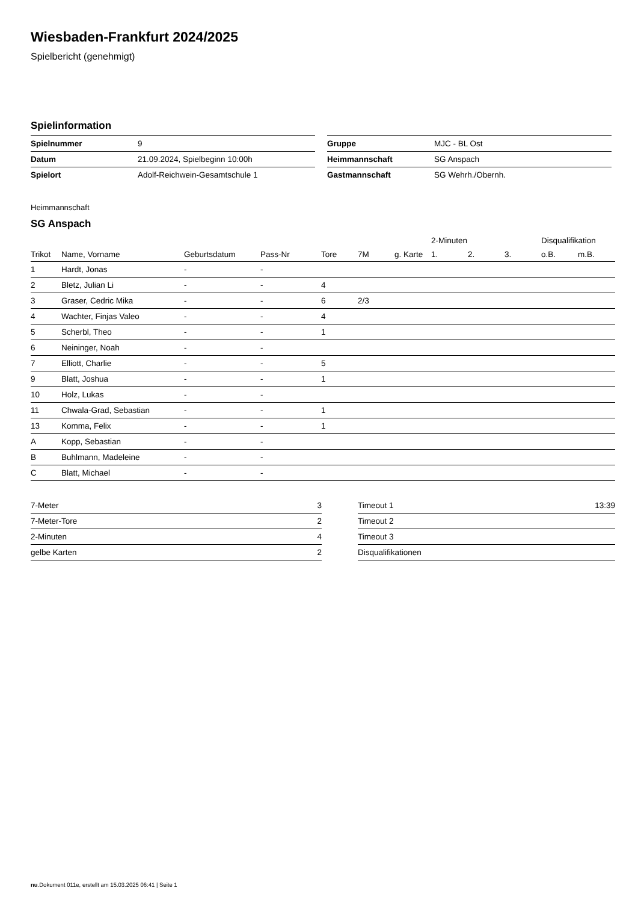Wiesbaden-Frankfurt 2024/2025
Spielbericht (genehmigt)
Spielinformation
| Spielnummer | 9 |
| Datum | 21.09.2024, Spielbeginn 10:00h |
| Spielort | Adolf-Reichwein-Gesamtschule 1 |
| Gruppe | MJC - BL Ost |
| Heimmannschaft | SG Anspach |
| Gastmannschaft | SG Wehrh./Obernh. |
Heimmannschaft
SG Anspach
| | | | | | | | 2-Minuten | | | Disqualifikation | |
| --- | --- | --- | --- | --- | --- | --- | --- | --- | --- | --- | --- |
| Trikot | Name, Vorname | Geburtsdatum | Pass-Nr | Tore | 7M | g. Karte | 1. | 2. | 3. | o.B. | m.B. |
| 1 | Hardt, Jonas | - | - | | | | | | | | |
| 2 | Bletz, Julian Li | - | - | 4 | | | | | | | |
| 3 | Graser, Cedric Mika | - | - | 6 | 2/3 | | | | | | |
| 4 | Wachter, Finjas Valeo | - | - | 4 | | | | | | | |
| 5 | Scherbl, Theo | - | - | 1 | | | | | | | |
| 6 | Neininger, Noah | - | - | | | | | | | | |
| 7 | Elliott, Charlie | - | - | 5 | | | | | | | |
| 9 | Blatt, Joshua | - | - | 1 | | | | | | | |
| 10 | Holz, Lukas | - | - | | | | | | | | |
| 11 | Chwala-Grad, Sebastian | - | - | 1 | | | | | | | |
| 13 | Komma, Felix | - | - | 1 | | | | | | | |
| A | Kopp, Sebastian | - | - | | | | | | | | |
| B | Buhlmann, Madeleine | - | - | | | | | | | | |
| C | Blatt, Michael | - | - | | | | | | | | |
| 7-Meter | 3 |
| 7-Meter-Tore | 2 |
| 2-Minuten | 4 |
| gelbe Karten | 2 |
| Timeout 1 | 13:39 |
| Timeout 2 | |
| Timeout 3 | |
| Disqualifikationen | |
nu.Dokument 011e, erstellt am 15.03.2025 06:41 | Seite 1